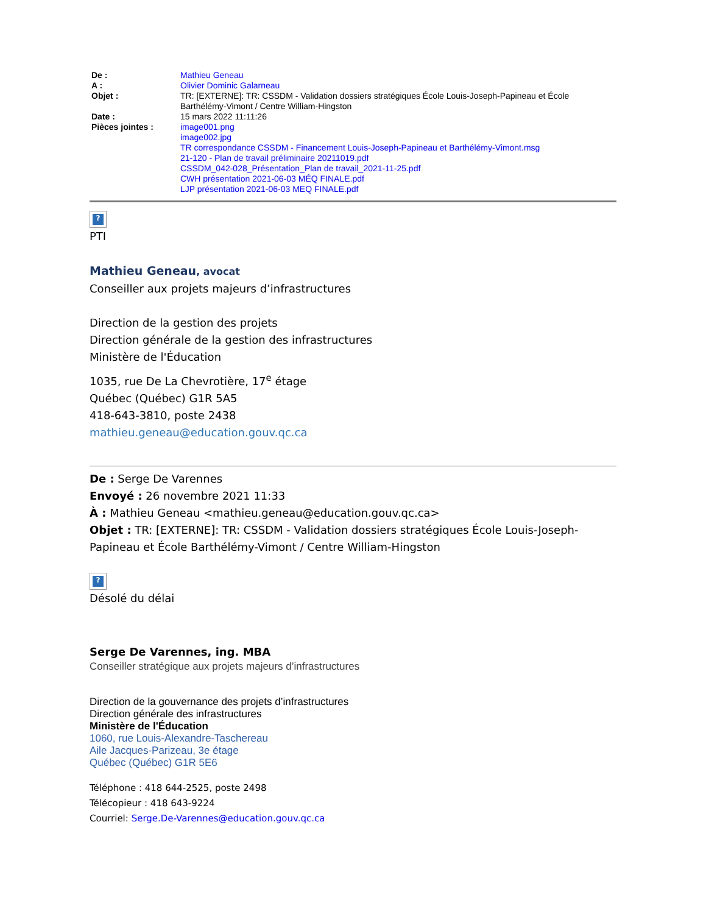| De : | Mathieu Geneau |
| A : | Olivier Dominic Galarneau |
| Objet : | TR: [EXTERNE]: TR: CSSDM - Validation dossiers stratégiques École Louis-Joseph-Papineau et École Barthélémy-Vimont / Centre William-Hingston |
| Date : | 15 mars 2022 11:11:26 |
| Pièces jointes : | image001.png image002.jpg TR correspondance CSSDM - Financement Louis-Joseph-Papineau et Barthélémy-Vimont.msg 21-120 - Plan de travail préliminaire 20211019.pdf CSSDM_042-028_Présentation_Plan de travail_2021-11-25.pdf CWH présentation 2021-06-03 MÉQ FINALE.pdf LJP présentation 2021-06-03 MEQ FINALE.pdf |
?
PTI
Mathieu Geneau, avocat
Conseiller aux projets majeurs d’infrastructures
Direction de la gestion des projets
Direction générale de la gestion des infrastructures
Ministère de l'Éducation
1035, rue De La Chevrotière, 17<sup>e</sup> étage
Québec (Québec) G1R 5A5
418-643-3810, poste 2438
mathieu.geneau@education.gouv.qc.ca
De : Serge De Varennes
Envoyé : 26 novembre 2021 11:33
À : Mathieu Geneau <mathieu.geneau@education.gouv.qc.ca>
Objet : TR: [EXTERNE]: TR: CSSDM - Validation dossiers stratégiques École Louis-Joseph-Papineau et École Barthélémy-Vimont / Centre William-Hingston
?
Désolé du délai
Serge De Varennes, ing. MBA
Conseiller stratégique aux projets majeurs d’infrastructures
Direction de la gouvernance des projets d’infrastructures
Direction générale des infrastructures
Ministère de l'Éducation
1060, rue Louis-Alexandre-Taschereau
Aile Jacques-Parizeau, 3e étage
Québec (Québec) G1R 5E6
Téléphone : 418 644-2525, poste 2498
Télécopieur : 418 643-9224
Courriel: Serge.De-Varennes@education.gouv.qc.ca